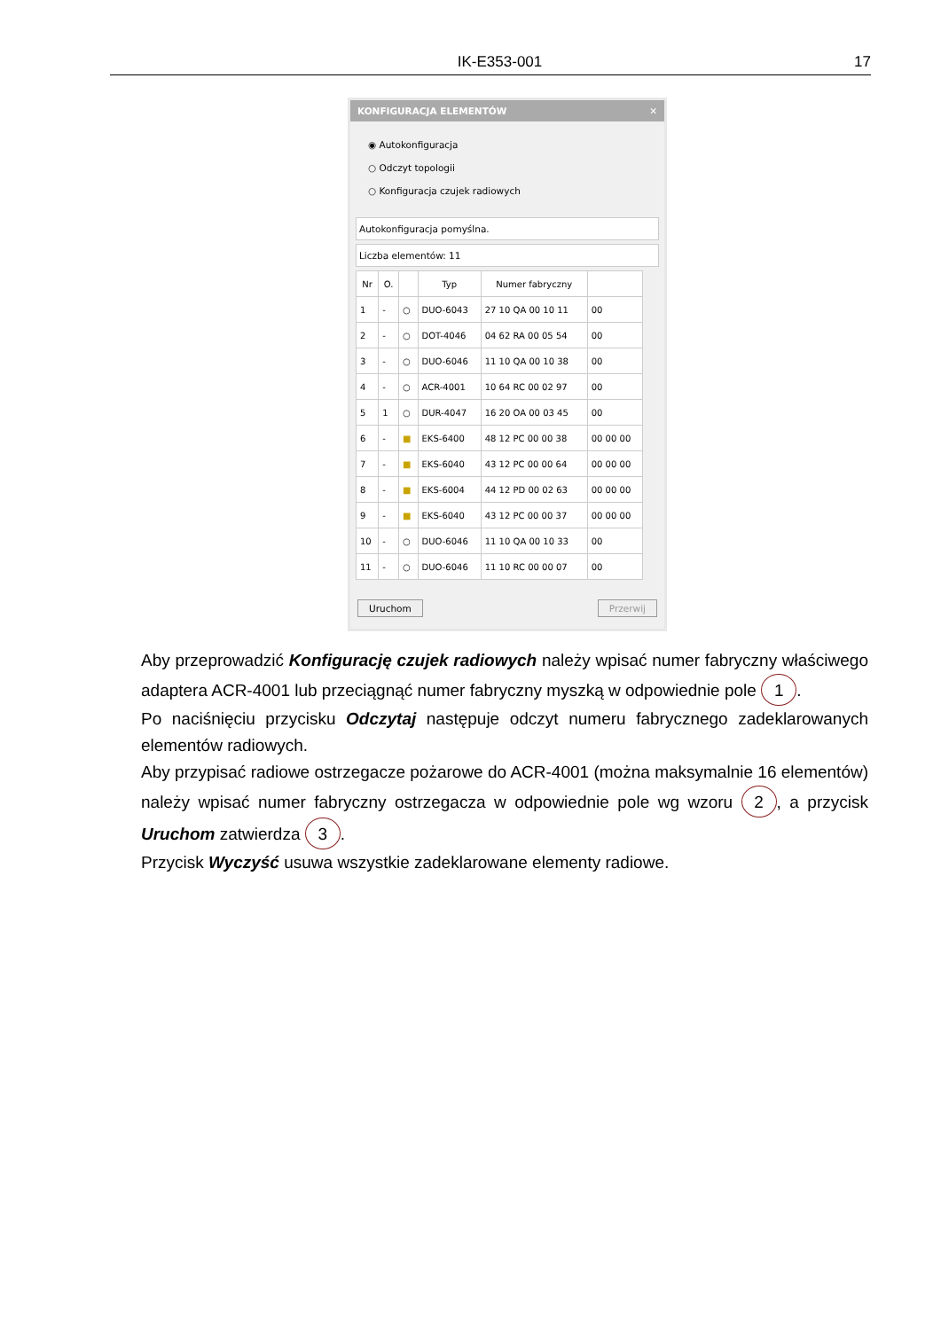IK-E353-001 17
KONFIGURACJA ELEMENTÓW ✕
◉ Autokonfiguracja
○ Odczyt topologii
○ Konfiguracja czujek radiowych
Autokonfiguracja pomyślna.
Liczba elementów: 11
| Nr | O. | | Typ | Numer fabryczny | |
| --- | --- | --- | --- | --- | --- |
| 1 | - | ○ | DUO-6043 | 27 10 QA 00 10 11 | 00 |
| 2 | - | ○ | DOT-4046 | 04 62 RA 00 05 54 | 00 |
| 3 | - | ○ | DUO-6046 | 11 10 QA 00 10 38 | 00 |
| 4 | - | ○ | ACR-4001 | 10 64 RC 00 02 97 | 00 |
| 5 | 1 | ○ | DUR-4047 | 16 20 OA 00 03 45 | 00 |
| 6 | - | ■ | EKS-6400 | 48 12 PC 00 00 38 | 00 00 00 |
| 7 | - | ■ | EKS-6040 | 43 12 PC 00 00 64 | 00 00 00 |
| 8 | - | ■ | EKS-6004 | 44 12 PD 00 02 63 | 00 00 00 |
| 9 | - | ■ | EKS-6040 | 43 12 PC 00 00 37 | 00 00 00 |
| 10 | - | ○ | DUO-6046 | 11 10 QA 00 10 33 | 00 |
| 11 | - | ○ | DUO-6046 | 11 10 RC 00 00 07 | 00 |
Uruchom Przerwij
Aby przeprowadzić Konfigurację czujek radiowych należy wpisać numer fabryczny właściwego adaptera ACR-4001 lub przeciągnąć numer fabryczny myszką w odpowiednie pole 1.
Po naciśnięciu przycisku Odczytaj następuje odczyt numeru fabrycznego zadeklarowanych elementów radiowych.
Aby przypisać radiowe ostrzegacze pożarowe do ACR-4001 (można maksymalnie 16 elementów) należy wpisać numer fabryczny ostrzegacza w odpowiednie pole wg wzoru 2, a przycisk Uruchom zatwierdza 3.
Przycisk Wyczyść usuwa wszystkie zadeklarowane elementy radiowe.